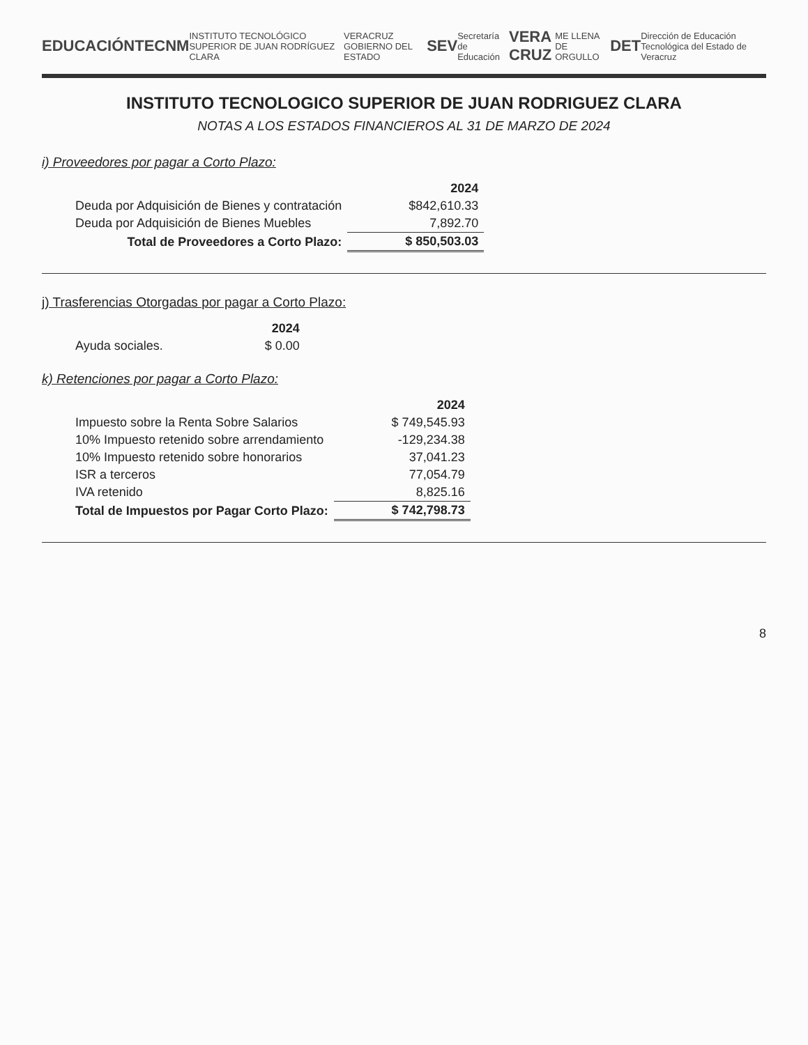EDUCACIÓN TECNM INSTITUTO TECNOLÓGICO SUPERIOR DE JUAN RODRÍGUEZ CLARA VERACRUZ GOBIERNO DEL ESTADO SEV Secretaría de Educación VERA CRUZ ME LLENA DE ORGULLO DET Dirección de Educación Tecnológica del Estado de Veracruz
INSTITUTO TECNOLOGICO SUPERIOR DE JUAN RODRIGUEZ CLARA
NOTAS A LOS ESTADOS FINANCIEROS AL 31 DE MARZO DE 2024
i) Proveedores por pagar a Corto Plazo:
| | 2024 |
| Deuda por Adquisición de Bienes y contratación | $842,610.33 |
| Deuda por Adquisición de Bienes Muebles | 7,892.70 |
| Total de Proveedores a Corto Plazo: | $ 850,503.03 |
j) Trasferencias Otorgadas por pagar a Corto Plazo:
| | 2024 |
| Ayuda sociales. | $ 0.00 |
k) Retenciones por pagar a Corto Plazo:
| | 2024 |
| Impuesto sobre la Renta Sobre Salarios | $ 749,545.93 |
| 10% Impuesto retenido sobre arrendamiento | -129,234.38 |
| 10% Impuesto retenido sobre honorarios | 37,041.23 |
| ISR a terceros | 77,054.79 |
| IVA retenido | 8,825.16 |
| Total de Impuestos por Pagar Corto Plazo: | $ 742,798.73 |
8